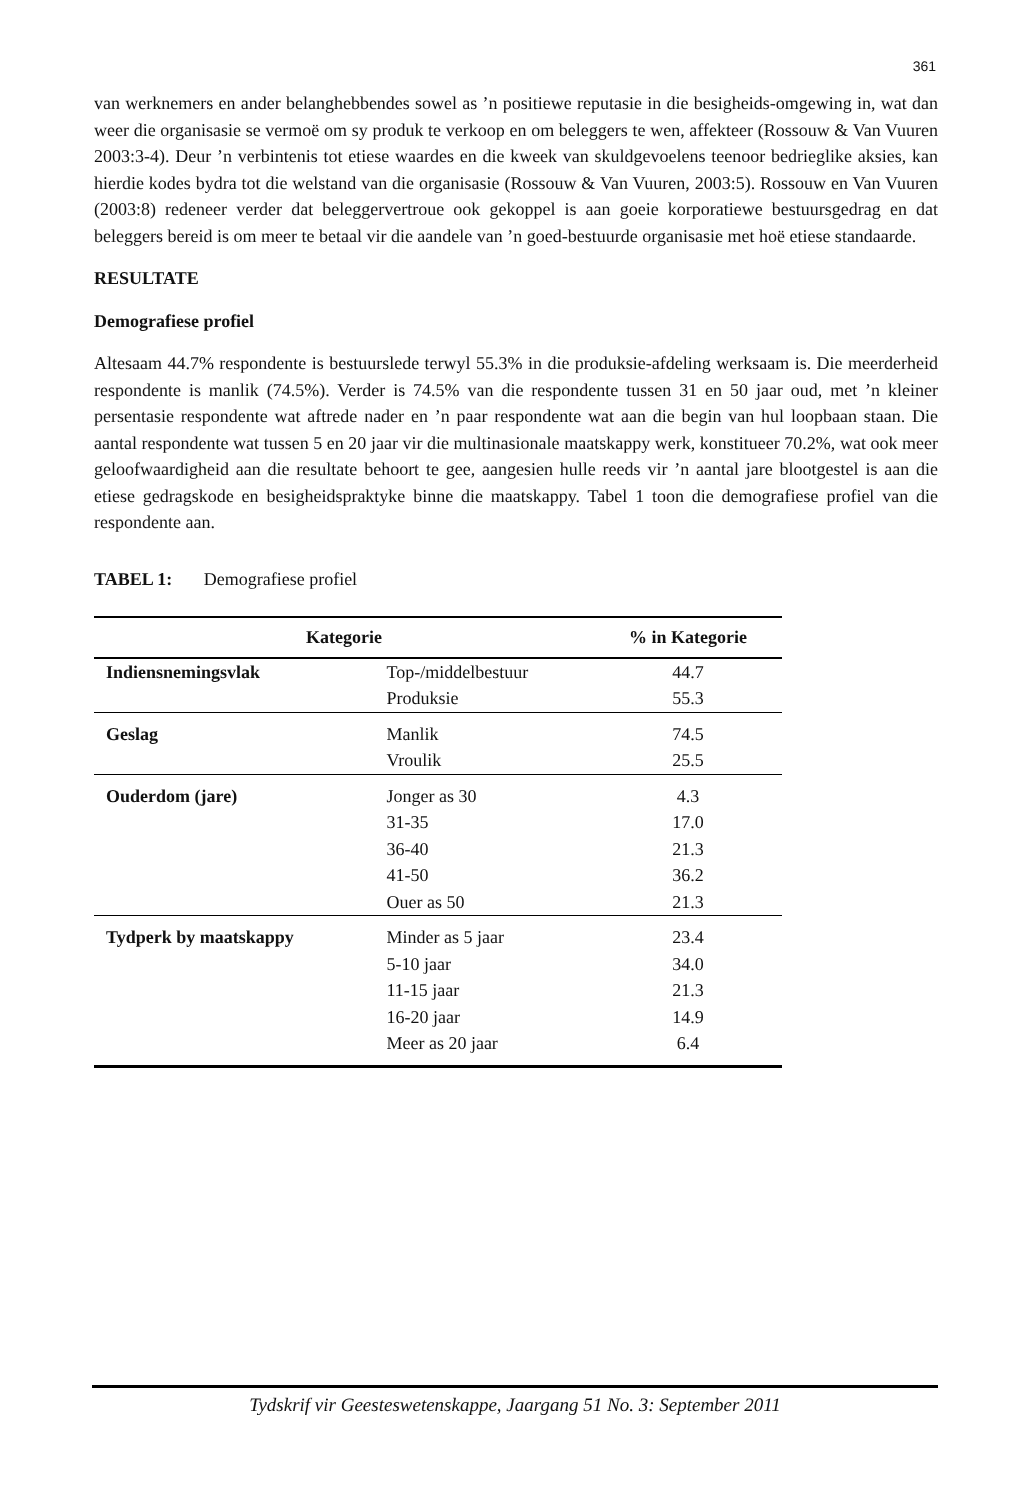361
van werknemers en ander belanghebbendes sowel as ’n positiewe reputasie in die besigheids-omgewing in, wat dan weer die organisasie se vermoë om sy produk te verkoop en om beleggers te wen, affekteer (Rossouw & Van Vuuren 2003:3-4). Deur ’n verbintenis tot etiese waardes en die kweek van skuldgevoelens teenoor bedrieglike aksies, kan hierdie kodes bydra tot die welstand van die organisasie (Rossouw & Van Vuuren, 2003:5). Rossouw en Van Vuuren (2003:8) redeneer verder dat beleggervertroue ook gekoppel is aan goeie korporatiewe bestuursgedrag en dat beleggers bereid is om meer te betaal vir die aandele van ’n goed-bestuurde organisasie met hoë etiese standaarde.
RESULTATE
Demografiese profiel
Altesaam 44.7% respondente is bestuurslede terwyl 55.3% in die produksie-afdeling werksaam is. Die meerderheid respondente is manlik (74.5%). Verder is 74.5% van die respondente tussen 31 en 50 jaar oud, met ’n kleiner persentasie respondente wat aftrede nader en ’n paar respondente wat aan die begin van hul loopbaan staan. Die aantal respondente wat tussen 5 en 20 jaar vir die multinasionale maatskappy werk, konstitueer 70.2%, wat ook meer geloofwaardigheid aan die resultate behoort te gee, aangesien hulle reeds vir ’n aantal jare blootgestel is aan die etiese gedragskode en besigheidspraktyke binne die maatskappy. Tabel 1 toon die demografiese profiel van die respondente aan.
TABEL 1: Demografiese profiel
| Kategorie | | % in Kategorie |
| --- | --- | --- |
| Indiensnemingsvlak | Top-/middelbestuur | 44.7 |
| | Produksie | 55.3 |
| Geslag | Manlik | 74.5 |
| | Vroulik | 25.5 |
| Ouderdom (jare) | Jonger as 30 | 4.3 |
| | 31-35 | 17.0 |
| | 36-40 | 21.3 |
| | 41-50 | 36.2 |
| | Ouer as 50 | 21.3 |
| Tydperk by maatskappy | Minder as 5 jaar | 23.4 |
| | 5-10 jaar | 34.0 |
| | 11-15 jaar | 21.3 |
| | 16-20 jaar | 14.9 |
| | Meer as 20 jaar | 6.4 |
Tydskrif vir Geesteswetenskappe, Jaargang 51 No. 3: September 2011